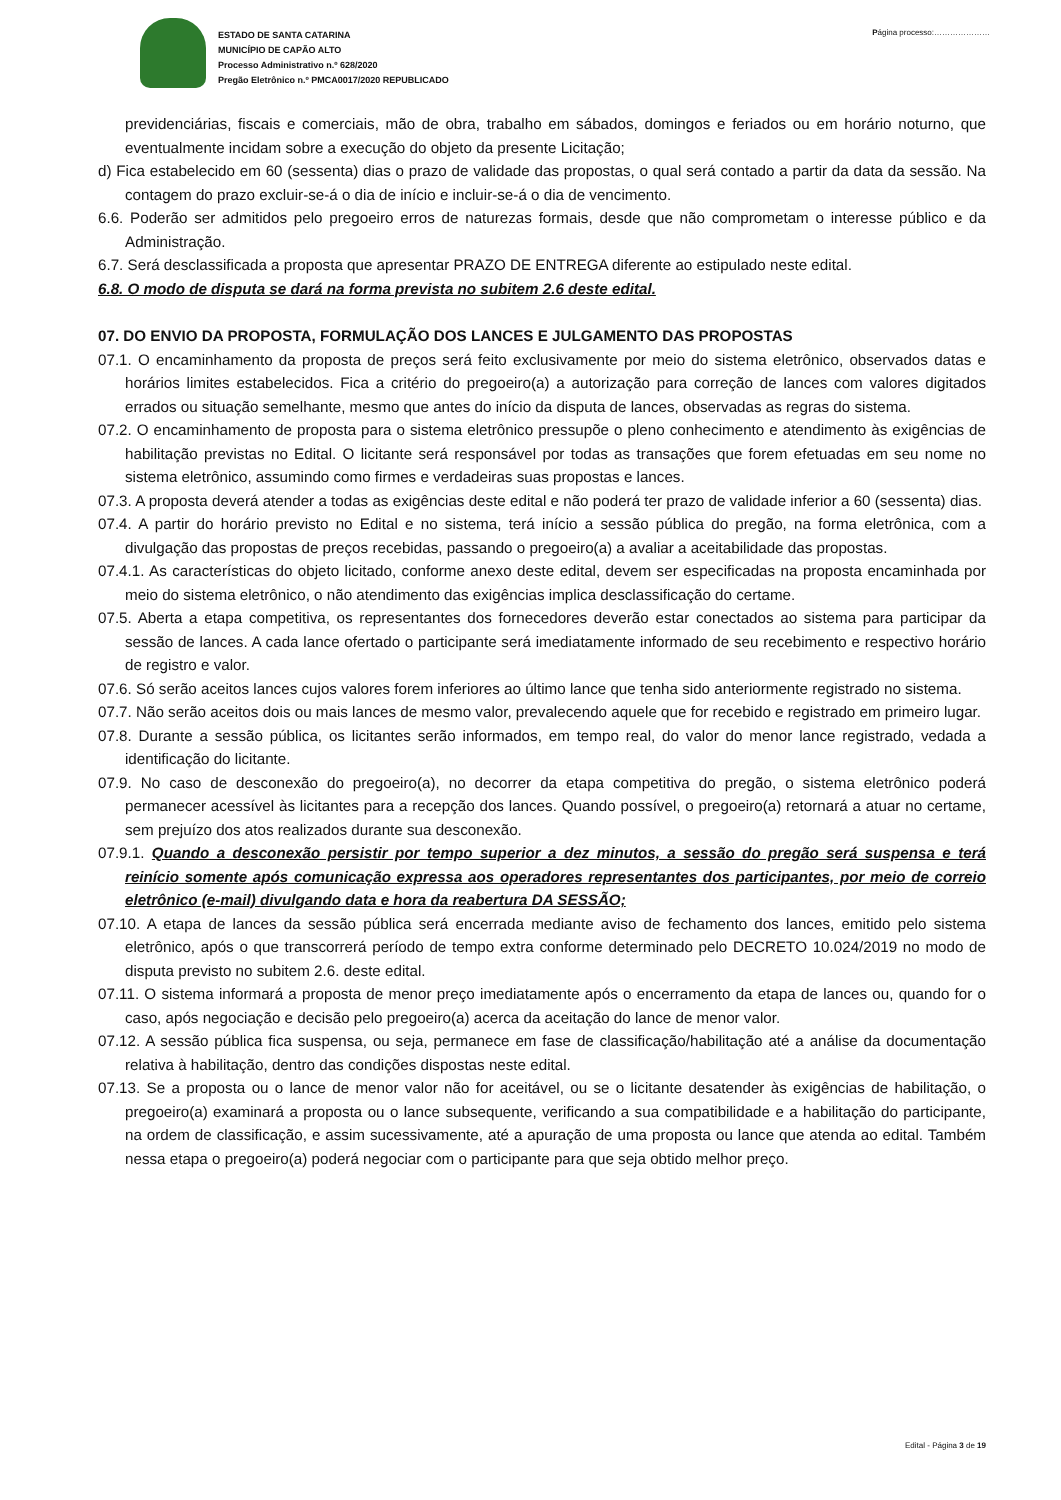ESTADO DE SANTA CATARINA
MUNICÍPIO DE CAPÃO ALTO
Processo Administrativo n.º 628/2020
Pregão Eletrônico n.º PMCA0017/2020 REPUBLICADO
Página processo:…………………
previdenciárias, fiscais e comerciais, mão de obra, trabalho em sábados, domingos e feriados ou em horário noturno, que eventualmente incidam sobre a execução do objeto da presente Licitação;
d) Fica estabelecido em 60 (sessenta) dias o prazo de validade das propostas, o qual será contado a partir da data da sessão. Na contagem do prazo excluir-se-á o dia de início e incluir-se-á o dia de vencimento.
6.6. Poderão ser admitidos pelo pregoeiro erros de naturezas formais, desde que não comprometam o interesse público e da Administração.
6.7. Será desclassificada a proposta que apresentar PRAZO DE ENTREGA diferente ao estipulado neste edital.
6.8. O modo de disputa se dará na forma prevista no subitem 2.6 deste edital.
07. DO ENVIO DA PROPOSTA, FORMULAÇÃO DOS LANCES E JULGAMENTO DAS PROPOSTAS
07.1. O encaminhamento da proposta de preços será feito exclusivamente por meio do sistema eletrônico, observados datas e horários limites estabelecidos. Fica a critério do pregoeiro(a) a autorização para correção de lances com valores digitados errados ou situação semelhante, mesmo que antes do início da disputa de lances, observadas as regras do sistema.
07.2. O encaminhamento de proposta para o sistema eletrônico pressupõe o pleno conhecimento e atendimento às exigências de habilitação previstas no Edital. O licitante será responsável por todas as transações que forem efetuadas em seu nome no sistema eletrônico, assumindo como firmes e verdadeiras suas propostas e lances.
07.3. A proposta deverá atender a todas as exigências deste edital e não poderá ter prazo de validade inferior a 60 (sessenta) dias.
07.4. A partir do horário previsto no Edital e no sistema, terá início a sessão pública do pregão, na forma eletrônica, com a divulgação das propostas de preços recebidas, passando o pregoeiro(a) a avaliar a aceitabilidade das propostas.
07.4.1. As características do objeto licitado, conforme anexo deste edital, devem ser especificadas na proposta encaminhada por meio do sistema eletrônico, o não atendimento das exigências implica desclassificação do certame.
07.5. Aberta a etapa competitiva, os representantes dos fornecedores deverão estar conectados ao sistema para participar da sessão de lances. A cada lance ofertado o participante será imediatamente informado de seu recebimento e respectivo horário de registro e valor.
07.6. Só serão aceitos lances cujos valores forem inferiores ao último lance que tenha sido anteriormente registrado no sistema.
07.7. Não serão aceitos dois ou mais lances de mesmo valor, prevalecendo aquele que for recebido e registrado em primeiro lugar.
07.8. Durante a sessão pública, os licitantes serão informados, em tempo real, do valor do menor lance registrado, vedada a identificação do licitante.
07.9. No caso de desconexão do pregoeiro(a), no decorrer da etapa competitiva do pregão, o sistema eletrônico poderá permanecer acessível às licitantes para a recepção dos lances. Quando possível, o pregoeiro(a) retornará a atuar no certame, sem prejuízo dos atos realizados durante sua desconexão.
07.9.1. Quando a desconexão persistir por tempo superior a dez minutos, a sessão do pregão será suspensa e terá reinício somente após comunicação expressa aos operadores representantes dos participantes, por meio de correio eletrônico (e-mail) divulgando data e hora da reabertura DA SESSÃO;
07.10. A etapa de lances da sessão pública será encerrada mediante aviso de fechamento dos lances, emitido pelo sistema eletrônico, após o que transcorrerá período de tempo extra conforme determinado pelo DECRETO 10.024/2019 no modo de disputa previsto no subitem 2.6. deste edital.
07.11. O sistema informará a proposta de menor preço imediatamente após o encerramento da etapa de lances ou, quando for o caso, após negociação e decisão pelo pregoeiro(a) acerca da aceitação do lance de menor valor.
07.12. A sessão pública fica suspensa, ou seja, permanece em fase de classificação/habilitação até a análise da documentação relativa à habilitação, dentro das condições dispostas neste edital.
07.13. Se a proposta ou o lance de menor valor não for aceitável, ou se o licitante desatender às exigências de habilitação, o pregoeiro(a) examinará a proposta ou o lance subsequente, verificando a sua compatibilidade e a habilitação do participante, na ordem de classificação, e assim sucessivamente, até a apuração de uma proposta ou lance que atenda ao edital. Também nessa etapa o pregoeiro(a) poderá negociar com o participante para que seja obtido melhor preço.
Edital - Página 3 de 19